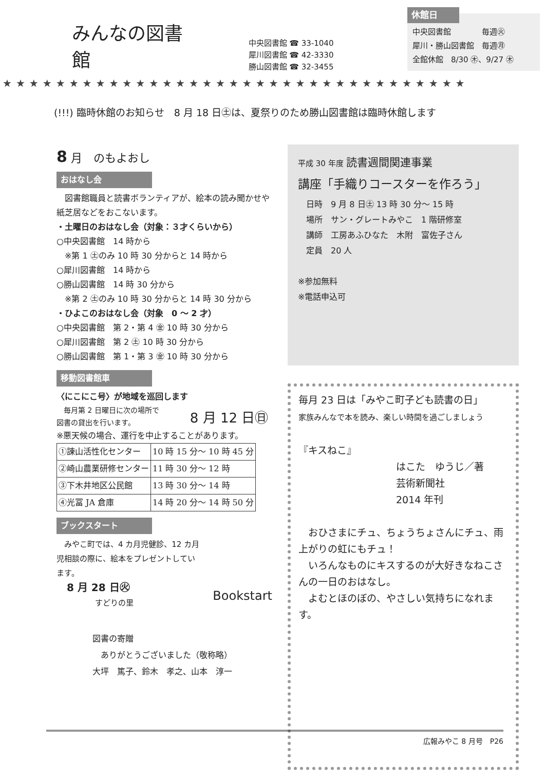みんなの図書館
中央図書館 ☎ 33-1040
犀川図書館 ☎ 42-3330
勝山図書館 ☎ 32-3455
休館日
中央図書館　　　　毎週㊋
犀川・勝山図書館　毎週㊊
全館休館　8/30 ㊍、9/27 ㊍
★★★★★★★★★★★★★★★★★★★★★★★★★★★★★★★★★★★
(!!!) 臨時休館のお知らせ　8 月 18 日㊏は、夏祭りのため勝山図書館は臨時休館します
8 月　のもよおし
おはなし会
　図書館職員と読書ボランティアが、絵本の読み聞かせや紙芝居などをおこないます。
・土曜日のおはなし会（対象：３才くらいから）
○中央図書館　14 時から
　※第 1 ㊏のみ 10 時 30 分からと 14 時から
○犀川図書館　14 時から
○勝山図書館　14 時 30 分から
　※第 2 ㊏のみ 10 時 30 分からと 14 時 30 分から
・ひよこのおはなし会（対象　0 ～ 2 才）
○中央図書館　第 2・第 4 ㊎ 10 時 30 分から
○犀川図書館　第 2 ㊏ 10 時 30 分から
○勝山図書館　第 1・第 3 ㊎ 10 時 30 分から
移動図書館車
〈にこにこ号〉が地域を巡回します
　毎月第 2 日曜日に次の場所で
図書の貸出を行います。
8 月 12 日㊐
※悪天候の場合、運行を中止することがあります。
| ①諫山活性化センター | 10 時 15 分～ 10 時 45 分 |
| ②崎山農業研修センター | 11 時 30 分～ 12 時 |
| ③下木井地区公民館 | 13 時 30 分～ 14 時 |
| ④光冨 JA 倉庫 | 14 時 20 分～ 14 時 50 分 |
ブックスタート
　みやこ町では、4 カ月児健診、12 カ月児相談の際に、絵本をプレゼントしています。
　8 月 28 日㊋
　　　　　すどりの里
Bookstart
図書の寄贈
　ありがとうございました（敬称略）
大坪　篤子、鈴木　孝之、山本　淳一
平成 30 年度 読書週間関連事業
講座「手織りコースターを作ろう」
　日時　9 月 8 日㊏ 13 時 30 分～ 15 時
　場所　サン・グレートみやこ　1 階研修室
　講師　工房あふひなた　木附　富佐子さん
　定員　20 人
※参加無料
※電話申込可
毎月 23 日は「みやこ町子ども読書の日」
家族みんなで本を読み、楽しい時間を過ごしましょう
『キスねこ』
はこた　ゆうじ／著
芸術新聞社
2014 年刊
　おひさまにチュ、ちょうちょさんにチュ、雨上がりの虹にもチュ！
　いろんなものにキスするのが大好きなねこさんの一日のおはなし。
　よむとほのぼの、やさしい気持ちになれます。
広報みやこ 8 月号　P26